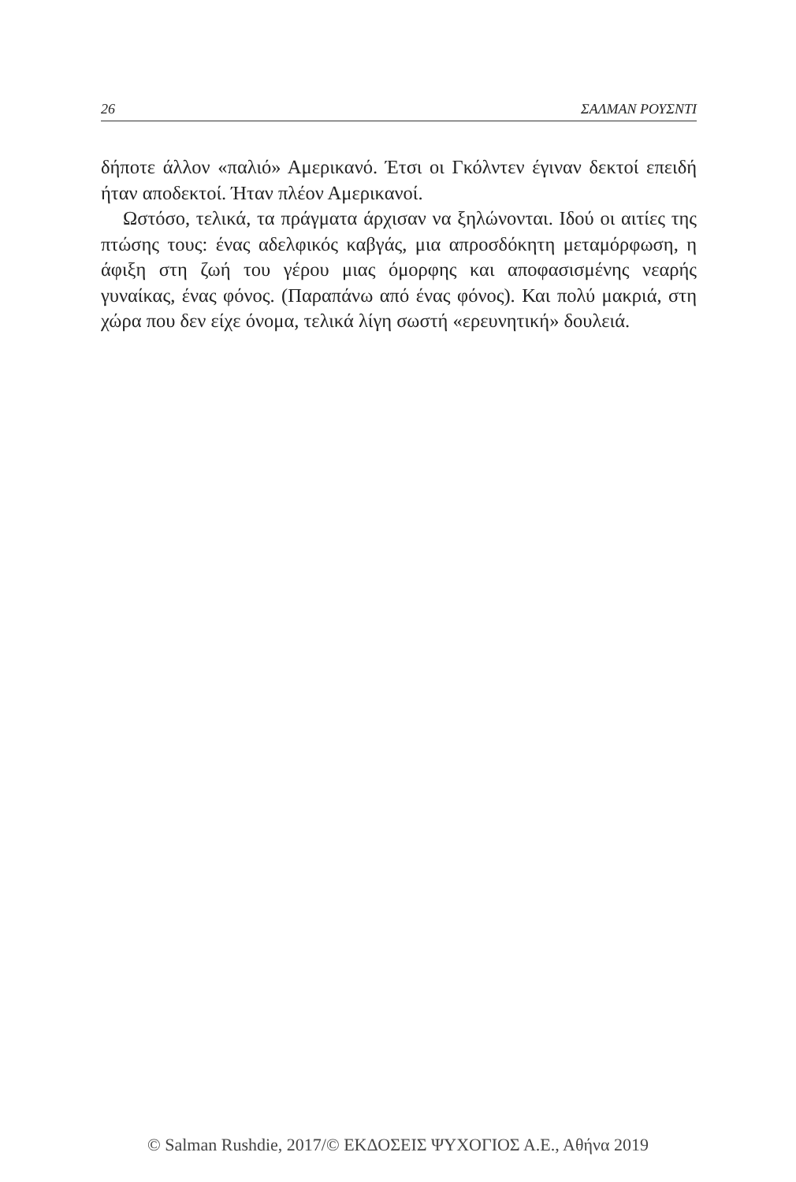26 ΣΑΛΜΑΝ ΡΟΥΣΝΤΙ
δήποτε άλλον «παλιό» Αμερικανό. Έτσι οι Γκόλντεν έγιναν δεκτοί επειδή ήταν αποδεκτοί. Ήταν πλέον Αμερικανοί.
Ωστόσο, τελικά, τα πράγματα άρχισαν να ξηλώνονται. Ιδού οι αιτίες της πτώσης τους: ένας αδελφικός καβγάς, μια απροσδόκητη μεταμόρφωση, η άφιξη στη ζωή του γέρου μιας όμορφης και αποφασισμένης νεαρής γυναίκας, ένας φόνος. (Παραπάνω από ένας φόνος). Και πολύ μακριά, στη χώρα που δεν είχε όνομα, τελικά λίγη σωστή «ερευνητική» δουλειά.
© Salman Rushdie, 2017/© ΕΚΔΟΣΕΙΣ ΨΥΧΟΓΙΟΣ Α.Ε., Αθήνα 2019